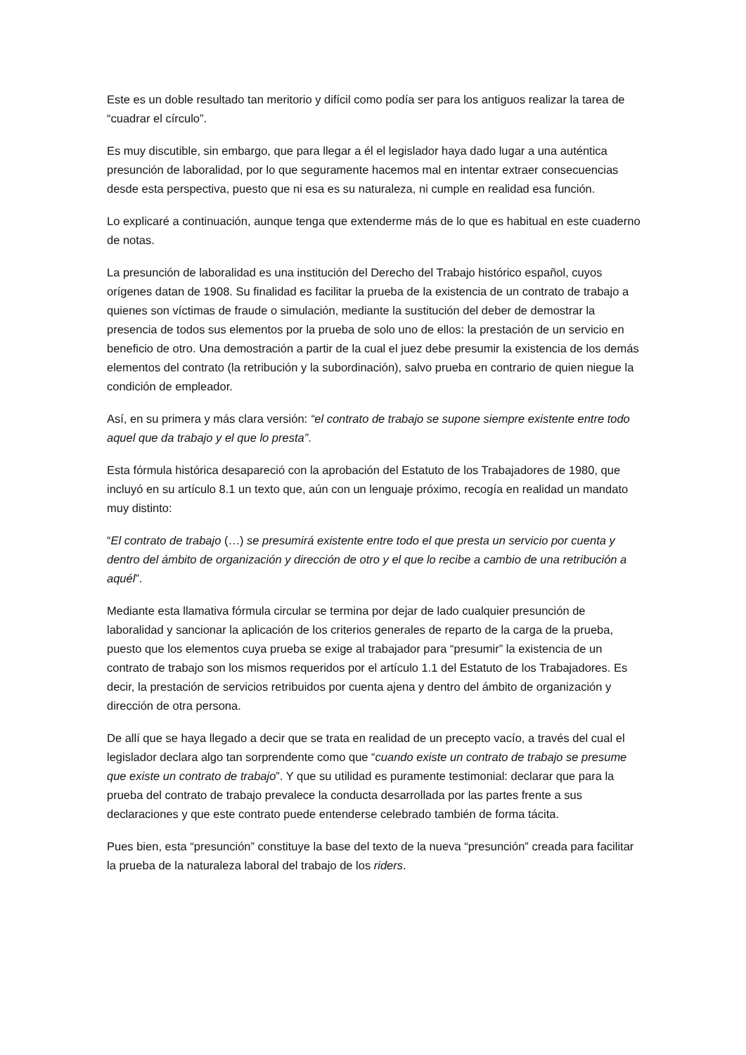Este es un doble resultado tan meritorio y difícil como podía ser para los antiguos realizar la tarea de “cuadrar el círculo”.
Es muy discutible, sin embargo, que para llegar a él el legislador haya dado lugar a una auténtica presunción de laboralidad, por lo que seguramente hacemos mal en intentar extraer consecuencias desde esta perspectiva, puesto que ni esa es su naturaleza, ni cumple en realidad esa función.
Lo explicaré a continuación, aunque tenga que extenderme más de lo que es habitual en este cuaderno de notas.
La presunción de laboralidad es una institución del Derecho del Trabajo histórico español, cuyos orígenes datan de 1908. Su finalidad es facilitar la prueba de la existencia de un contrato de trabajo a quienes son víctimas de fraude o simulación, mediante la sustitución del deber de demostrar la presencia de todos sus elementos por la prueba de solo uno de ellos: la prestación de un servicio en beneficio de otro. Una demostración a partir de la cual el juez debe presumir la existencia de los demás elementos del contrato (la retribución y la subordinación), salvo prueba en contrario de quien niegue la condición de empleador.
Así, en su primera y más clara versión: “el contrato de trabajo se supone siempre existente entre todo aquel que da trabajo y el que lo presta”.
Esta fórmula histórica desapareció con la aprobación del Estatuto de los Trabajadores de 1980, que incluyó en su artículo 8.1 un texto que, aún con un lenguaje próximo, recogía en realidad un mandato muy distinto:
“El contrato de trabajo (…) se presumirá existente entre todo el que presta un servicio por cuenta y dentro del ámbito de organización y dirección de otro y el que lo recibe a cambio de una retribución a aquél”.
Mediante esta llamativa fórmula circular se termina por dejar de lado cualquier presunción de laboralidad y sancionar la aplicación de los criterios generales de reparto de la carga de la prueba, puesto que los elementos cuya prueba se exige al trabajador para “presumir” la existencia de un contrato de trabajo son los mismos requeridos por el artículo 1.1 del Estatuto de los Trabajadores. Es decir, la prestación de servicios retribuidos por cuenta ajena y dentro del ámbito de organización y dirección de otra persona.
De allí que se haya llegado a decir que se trata en realidad de un precepto vacío, a través del cual el legislador declara algo tan sorprendente como que “cuando existe un contrato de trabajo se presume que existe un contrato de trabajo”. Y que su utilidad es puramente testimonial: declarar que para la prueba del contrato de trabajo prevalece la conducta desarrollada por las partes frente a sus declaraciones y que este contrato puede entenderse celebrado también de forma tácita.
Pues bien, esta “presunción” constituye la base del texto de la nueva “presunción” creada para facilitar la prueba de la naturaleza laboral del trabajo de los riders.